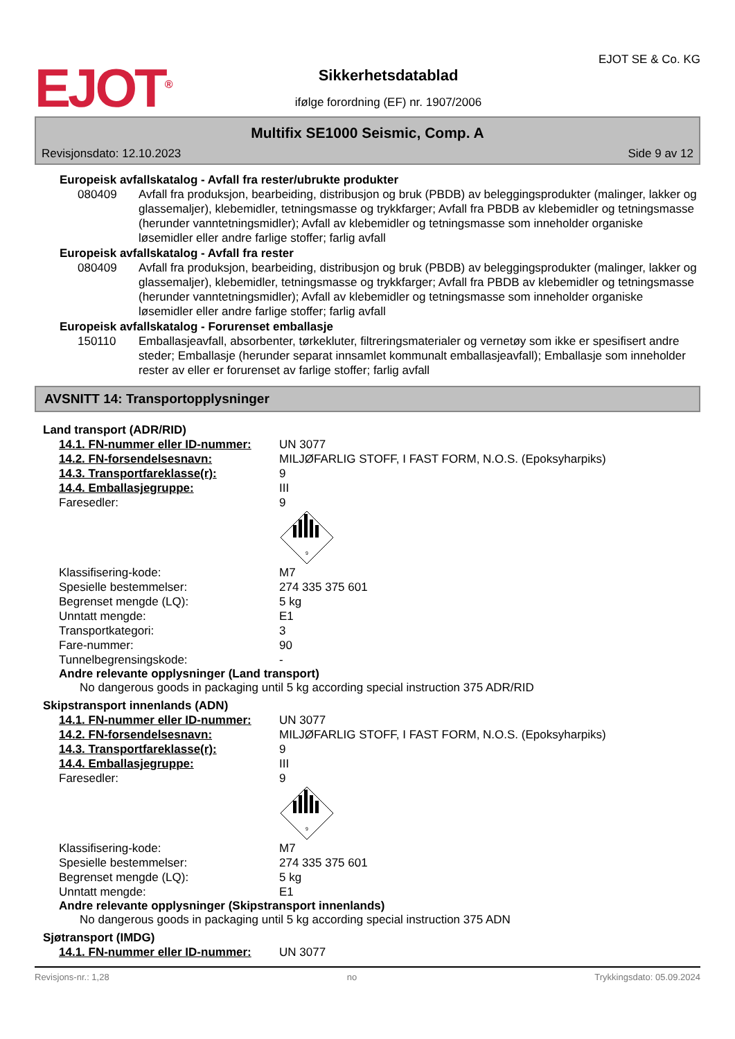EJOT<sup>®</sup>
Sikkerhetsdatablad
ifølge forordning (EF) nr. 1907/2006
EJOT SE & Co. KG
Multifix SE1000 Seismic, Comp. A
Revisjonsdato: 12.10.2023 Side 9 av 12
Europeisk avfallskatalog - Avfall fra rester/ubrukte produkter
080409 Avfall fra produksjon, bearbeiding, distribusjon og bruk (PBDB) av beleggingsprodukter (malinger, lakker og glassemaljer), klebemidler, tetningsmasse og trykkfarger; Avfall fra PBDB av klebemidler og tetningsmasse (herunder vanntetningsmidler); Avfall av klebemidler og tetningsmasse som inneholder organiske løsemidler eller andre farlige stoffer; farlig avfall
Europeisk avfallskatalog - Avfall fra rester
080409 Avfall fra produksjon, bearbeiding, distribusjon og bruk (PBDB) av beleggingsprodukter (malinger, lakker og glassemaljer), klebemidler, tetningsmasse og trykkfarger; Avfall fra PBDB av klebemidler og tetningsmasse (herunder vanntetningsmidler); Avfall av klebemidler og tetningsmasse som inneholder organiske løsemidler eller andre farlige stoffer; farlig avfall
Europeisk avfallskatalog - Forurenset emballasje
150110 Emballasjeavfall, absorbenter, tørkekluter, filtreringsmaterialer og vernetøy som ikke er spesifisert andre steder; Emballasje (herunder separat innsamlet kommunalt emballasjeavfall); Emballasje som inneholder rester av eller er forurenset av farlige stoffer; farlig avfall
AVSNITT 14: Transportopplysninger
Land transport (ADR/RID)
14.1. FN-nummer eller ID-nummer: UN 3077
14.2. FN-forsendelsesnavn: MILJØFARLIG STOFF, I FAST FORM, N.O.S. (Epoksyharpiks)
14.3. Transportfareklasse(r): 9
14.4. Emballasjegruppe: III
Faresedler: 9
9
Klassifisering-kode: M7
Spesielle bestemmelser: 274 335 375 601
Begrenset mengde (LQ): 5 kg
Unntatt mengde: E1
Transportkategori: 3
Fare-nummer: 90
Tunnelbegrensingskode: -
Andre relevante opplysninger (Land transport)
No dangerous goods in packaging until 5 kg according special instruction 375 ADR/RID
Skipstransport innenlands (ADN)
14.1. FN-nummer eller ID-nummer: UN 3077
14.2. FN-forsendelsesnavn: MILJØFARLIG STOFF, I FAST FORM, N.O.S. (Epoksyharpiks)
14.3. Transportfareklasse(r): 9
14.4. Emballasjegruppe: III
Faresedler: 9
9
Klassifisering-kode: M7
Spesielle bestemmelser: 274 335 375 601
Begrenset mengde (LQ): 5 kg
Unntatt mengde: E1
Andre relevante opplysninger (Skipstransport innenlands)
No dangerous goods in packaging until 5 kg according special instruction 375 ADN
Sjøtransport (IMDG)
14.1. FN-nummer eller ID-nummer: UN 3077
Revisjons-nr.: 1,28 no Trykkingsdato: 05.09.2024